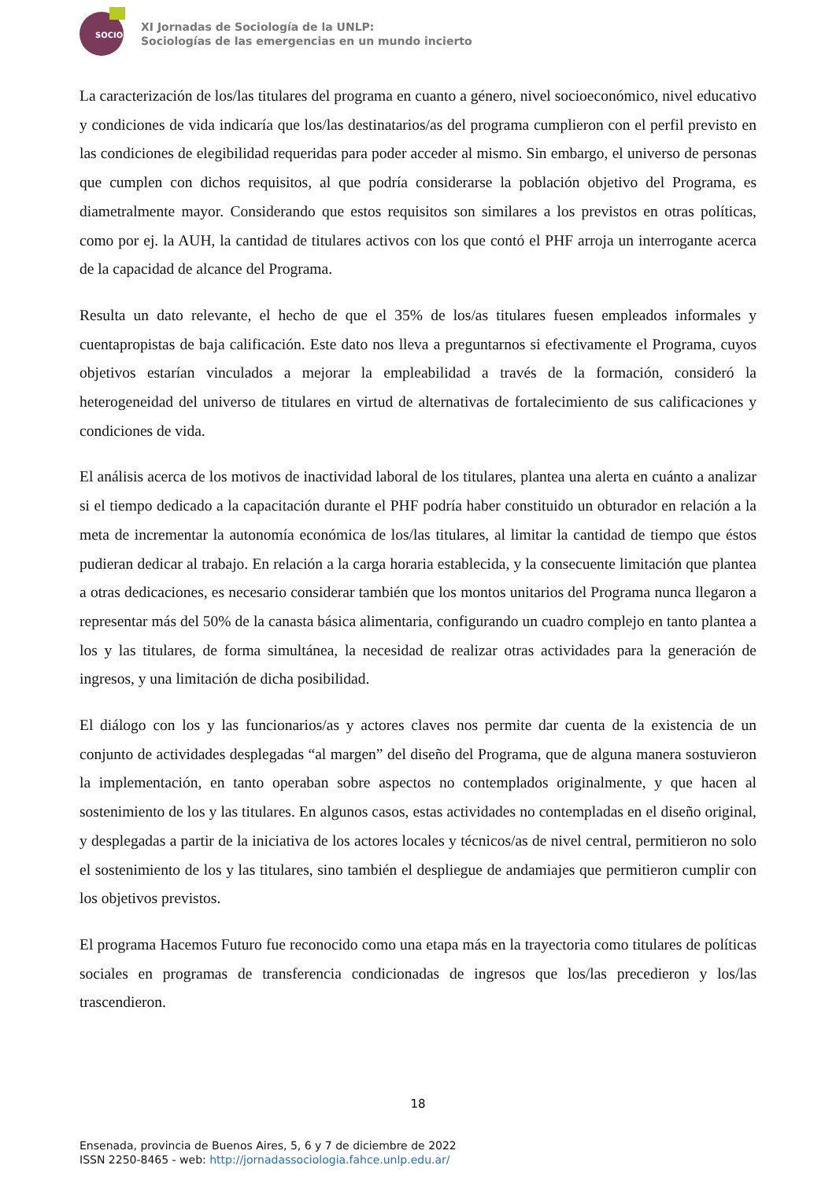SOCIO
XI Jornadas de Sociología de la UNLP:
Sociologías de las emergencias en un mundo incierto
La caracterización de los/las titulares del programa en cuanto a género, nivel socioeconómico, nivel educativo y condiciones de vida indicaría que los/las destinatarios/as del programa cumplieron con el perfil previsto en las condiciones de elegibilidad requeridas para poder acceder al mismo. Sin embargo, el universo de personas que cumplen con dichos requisitos, al que podría considerarse la población objetivo del Programa, es diametralmente mayor. Considerando que estos requisitos son similares a los previstos en otras políticas, como por ej. la AUH, la cantidad de titulares activos con los que contó el PHF arroja un interrogante acerca de la capacidad de alcance del Programa.
Resulta un dato relevante, el hecho de que el 35% de los/as titulares fuesen empleados informales y cuentapropistas de baja calificación. Este dato nos lleva a preguntarnos si efectivamente el Programa, cuyos objetivos estarían vinculados a mejorar la empleabilidad a través de la formación, consideró la heterogeneidad del universo de titulares en virtud de alternativas de fortalecimiento de sus calificaciones y condiciones de vida.
El análisis acerca de los motivos de inactividad laboral de los titulares, plantea una alerta en cuánto a analizar si el tiempo dedicado a la capacitación durante el PHF podría haber constituido un obturador en relación a la meta de incrementar la autonomía económica de los/las titulares, al limitar la cantidad de tiempo que éstos pudieran dedicar al trabajo. En relación a la carga horaria establecida, y la consecuente limitación que plantea a otras dedicaciones, es necesario considerar también que los montos unitarios del Programa nunca llegaron a representar más del 50% de la canasta básica alimentaria, configurando un cuadro complejo en tanto plantea a los y las titulares, de forma simultánea, la necesidad de realizar otras actividades para la generación de ingresos, y una limitación de dicha posibilidad.
El diálogo con los y las funcionarios/as y actores claves nos permite dar cuenta de la existencia de un conjunto de actividades desplegadas “al margen” del diseño del Programa, que de alguna manera sostuvieron la implementación, en tanto operaban sobre aspectos no contemplados originalmente, y que hacen al sostenimiento de los y las titulares. En algunos casos, estas actividades no contempladas en el diseño original, y desplegadas a partir de la iniciativa de los actores locales y técnicos/as de nivel central, permitieron no solo el sostenimiento de los y las titulares, sino también el despliegue de andamiajes que permitieron cumplir con los objetivos previstos.
El programa Hacemos Futuro fue reconocido como una etapa más en la trayectoria como titulares de políticas sociales en programas de transferencia condicionadas de ingresos que los/las precedieron y los/las trascendieron.
18
Ensenada, provincia de Buenos Aires, 5, 6 y 7 de diciembre de 2022
ISSN 2250-8465 - web: http://jornadassociologia.fahce.unlp.edu.ar/